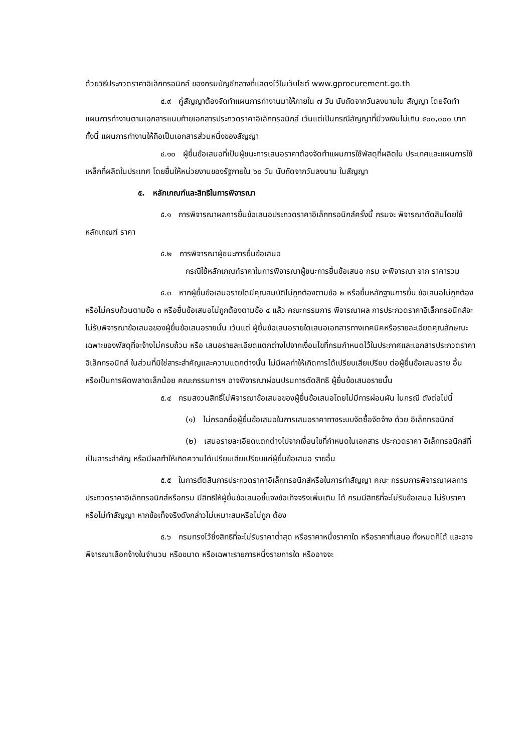ด้วยวิธีประกวดราคาอิเล็กทรอนิกส์ ของกรมบัญชีกลางที่แสดงไว้ในเว็บไซต์ www.gprocurement.go.th
๔.๙ คู่สัญญาต้องจัดทำแผนการทำงานมาให้ภายใน ๗ วัน นับถัดจากวันลงนามใน สัญญา โดยจัดทำแผนการทำงานตามเอกสารแนบท้ายเอกสารประกวดราคาอิเล็กทรอนิกส์ เว้นแต่เป็นกรณีสัญญาที่มีวงเงินไม่เกิน ๕๐๐,๐๐๐ บาททั้งนี้ แผนการทำงานให้ถือเป็นเอกสารส่วนหนึ่งของสัญญา
๔.๑๐ ผู้ยื่นข้อเสนอที่เป็นผู้ชนะการเสนอราคาต้องจัดทำแผนการใช้พัสดุที่ผลิตใน ประเทศและแผนการใช้เหล็กที่ผลิตในประเทศ โดยยื่นให้หน่วยงานของรัฐภายใน ๖๐ วัน นับถัดจากวันลงนาม ในสัญญา
๕. หลักเกณฑ์และสิทธิในการพิจารณา
๕.๑ การพิจารณาผลการยื่นข้อเสนอประกวดราคาอิเล็กทรอนิกส์ครั้งนี้ กรมจะ พิจารณาตัดสินโดยใช้หลักเกณฑ์ ราคา
๕.๒ การพิจารณาผู้ชนะการยื่นข้อเสนอ
กรณีใช้หลักเกณฑ์ราคาในการพิจารณาผู้ชนะการยื่นข้อเสนอ กรม จะพิจารณา จาก ราคารวม
๕.๓ หากผู้ยื่นข้อเสนอรายใดมีคุณสมบัติไม่ถูกต้องตามข้อ ๒ หรือยื่นหลักฐานการยื่น ข้อเสนอไม่ถูกต้อง หรือไม่ครบถ้วนตามข้อ ๓ หรือยื่นข้อเสนอไม่ถูกต้องตามข้อ ๔ แล้ว คณะกรรมการ พิจารณาผล การประกวดราคาอิเล็กทรอนิกส์จะไม่รับพิจารณาข้อเสนอของผู้ยื่นข้อเสนอรายนั้น เว้นแต่ ผู้ยื่นข้อเสนอรายใดเสนอเอกสารทางเทคนิคหรือรายละเอียดคุณลักษณะเฉพาะของพัสดุที่จะจ้างไม่ครบถ้วน หรือ เสนอรายละเอียดแตกต่างไปจากเงื่อนไขที่กรมกำหนดไว้ในประกาศและเอกสารประกวดราคาอิเล็กทรอนิกส์ ในส่วนที่มิใช่สาระสำคัญและความแตกต่างนั้น ไม่มีผลทำให้เกิดการได้เปรียบเสียเปรียบ ต่อผู้ยื่นข้อเสนอราย อื่น หรือเป็นการผิดพลาดเล็กน้อย คณะกรรมการฯ อาจพิจารณาผ่อนปรนการตัดสิทธิ ผู้ยื่นข้อเสนอรายนั้น
๕.๔ กรมสงวนสิทธิ์ไม่พิจารณาข้อเสนอของผู้ยื่นข้อเสนอโดยไม่มีการผ่อนผัน ในกรณี ดังต่อไปนี้
(๑) ไม่กรอกชื่อผู้ยื่นข้อเสนอในการเสนอราคาทางระบบจัดซื้อจัดจ้าง ด้วย อิเล็กทรอนิกส์
(๒) เสนอรายละเอียดแตกต่างไปจากเงื่อนไขที่กำหนดในเอกสาร ประกวดราคา อิเล็กทรอนิกส์ที่เป็นสาระสำคัญ หรือมีผลทำให้เกิดความได้เปรียบเสียเปรียบแก่ผู้ยื่นข้อเสนอ รายอื่น
๕.๕ ในการตัดสินการประกวดราคาอิเล็กทรอนิกส์หรือในการทำสัญญา คณะ กรรมการพิจารณาผลการประกวดราคาอิเล็กทรอนิกส์หรือกรม มีสิทธิให้ผู้ยื่นข้อเสนอชี้แจงข้อเท็จจริงเพิ่มเติม ได้ กรมมีสิทธิที่จะไม่รับข้อเสนอ ไม่รับราคา หรือไม่ทำสัญญา หากข้อเท็จจริงดังกล่าวไม่เหมาะสมหรือไม่ถูก ต้อง
๕.๖ กรมทรงไว้ซึ่งสิทธิที่จะไม่รับราคาต่ำสุด หรือราคาหนึ่งราคาใด หรือราคาที่เสนอ ทั้งหมดก็ได้ และอาจพิจารณาเลือกจ้างในจำนวน หรือขนาด หรือเฉพาะรายการหนึ่งรายการใด หรืออาจจะ